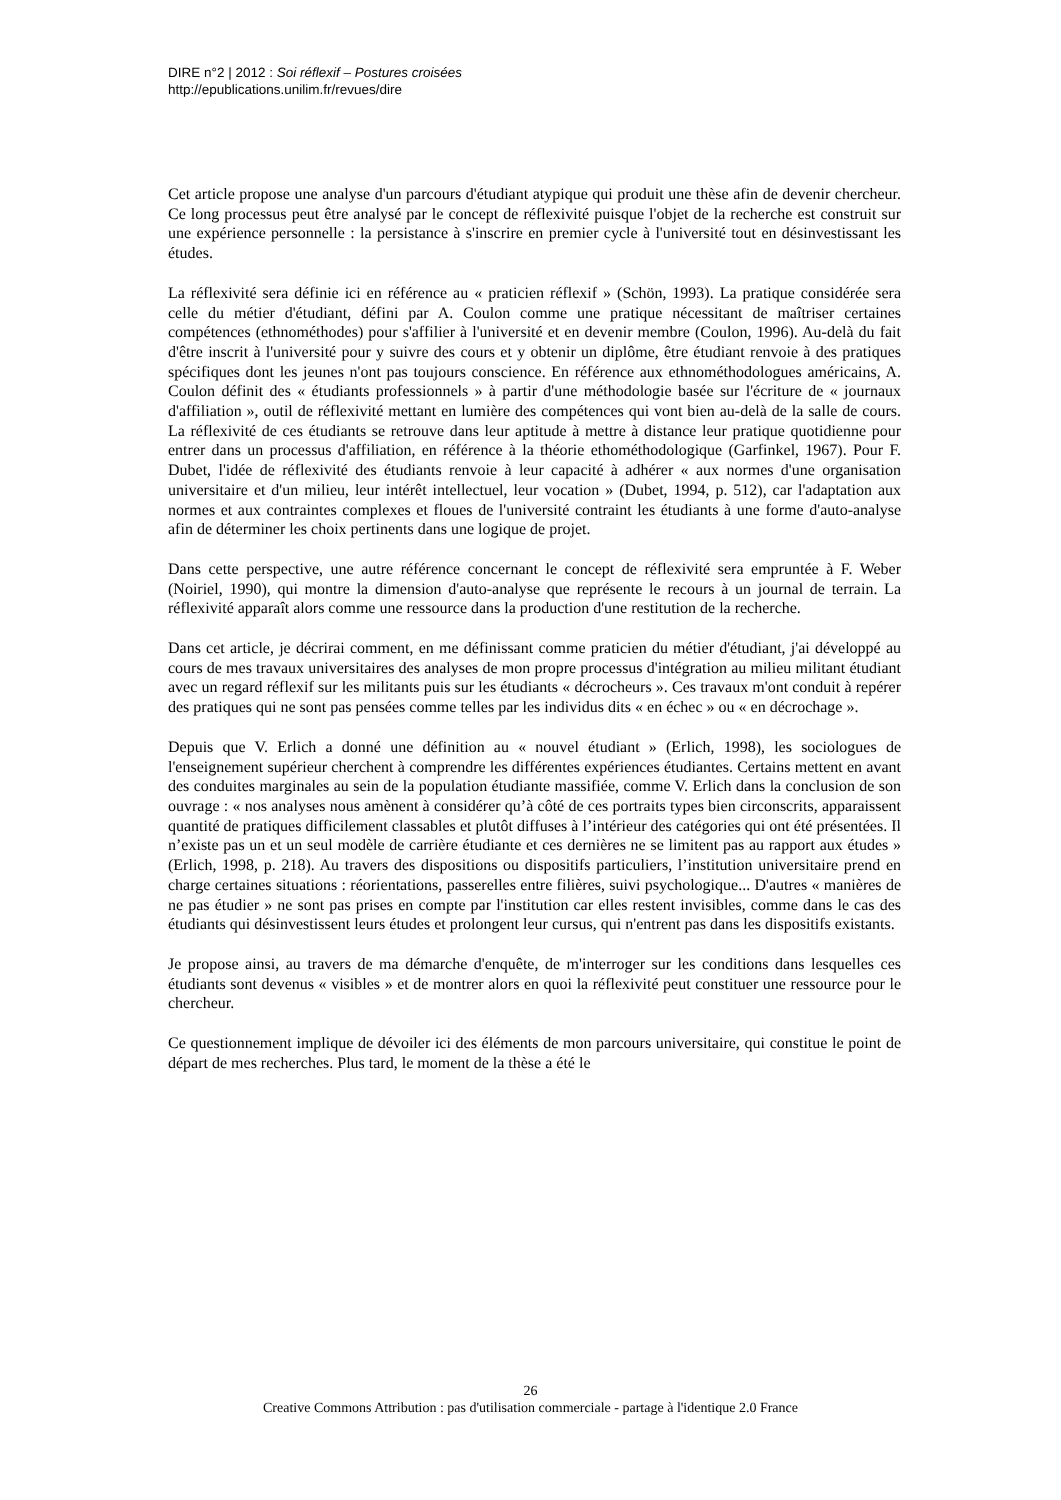DIRE n°2 | 2012 : Soi réflexif – Postures croisées
http://epublications.unilim.fr/revues/dire
Cet article propose une analyse d'un parcours d'étudiant atypique qui produit une thèse afin de devenir chercheur. Ce long processus peut être analysé par le concept de réflexivité puisque l'objet de la recherche est construit sur une expérience personnelle : la persistance à s'inscrire en premier cycle à l'université tout en désinvestissant les études.
La réflexivité sera définie ici en référence au « praticien réflexif » (Schön, 1993). La pratique considérée sera celle du métier d'étudiant, défini par A. Coulon comme une pratique nécessitant de maîtriser certaines compétences (ethnométhodes) pour s'affilier à l'université et en devenir membre (Coulon, 1996). Au-delà du fait d'être inscrit à l'université pour y suivre des cours et y obtenir un diplôme, être étudiant renvoie à des pratiques spécifiques dont les jeunes n'ont pas toujours conscience. En référence aux ethnométhodologues américains, A. Coulon définit des « étudiants professionnels » à partir d'une méthodologie basée sur l'écriture de « journaux d'affiliation », outil de réflexivité mettant en lumière des compétences qui vont bien au-delà de la salle de cours. La réflexivité de ces étudiants se retrouve dans leur aptitude à mettre à distance leur pratique quotidienne pour entrer dans un processus d'affiliation, en référence à la théorie ethométhodologique (Garfinkel, 1967). Pour F. Dubet, l'idée de réflexivité des étudiants renvoie à leur capacité à adhérer « aux normes d'une organisation universitaire et d'un milieu, leur intérêt intellectuel, leur vocation » (Dubet, 1994, p. 512), car l'adaptation aux normes et aux contraintes complexes et floues de l'université contraint les étudiants à une forme d'auto-analyse afin de déterminer les choix pertinents dans une logique de projet.
Dans cette perspective, une autre référence concernant le concept de réflexivité sera empruntée à F. Weber (Noiriel, 1990), qui montre la dimension d'auto-analyse que représente le recours à un journal de terrain. La réflexivité apparaît alors comme une ressource dans la production d'une restitution de la recherche.
Dans cet article, je décrirai comment, en me définissant comme praticien du métier d'étudiant, j'ai développé au cours de mes travaux universitaires des analyses de mon propre processus d'intégration au milieu militant étudiant avec un regard réflexif sur les militants puis sur les étudiants « décrocheurs ». Ces travaux m'ont conduit à repérer des pratiques qui ne sont pas pensées comme telles par les individus dits « en échec » ou « en décrochage ».
Depuis que V. Erlich a donné une définition au « nouvel étudiant » (Erlich, 1998), les sociologues de l'enseignement supérieur cherchent à comprendre les différentes expériences étudiantes. Certains mettent en avant des conduites marginales au sein de la population étudiante massifiée, comme V. Erlich dans la conclusion de son ouvrage : « nos analyses nous amènent à considérer qu’à côté de ces portraits types bien circonscrits, apparaissent quantité de pratiques difficilement classables et plutôt diffuses à l’intérieur des catégories qui ont été présentées. Il n’existe pas un et un seul modèle de carrière étudiante et ces dernières ne se limitent pas au rapport aux études » (Erlich, 1998, p. 218). Au travers des dispositions ou dispositifs particuliers, l’institution universitaire prend en charge certaines situations : réorientations, passerelles entre filières, suivi psychologique... D'autres « manières de ne pas étudier » ne sont pas prises en compte par l'institution car elles restent invisibles, comme dans le cas des étudiants qui désinvestissent leurs études et prolongent leur cursus, qui n'entrent pas dans les dispositifs existants.
Je propose ainsi, au travers de ma démarche d'enquête, de m'interroger sur les conditions dans lesquelles ces étudiants sont devenus « visibles » et de montrer alors en quoi la réflexivité peut constituer une ressource pour le chercheur.
Ce questionnement implique de dévoiler ici des éléments de mon parcours universitaire, qui constitue le point de départ de mes recherches. Plus tard, le moment de la thèse a été le
26
Creative Commons Attribution : pas d'utilisation commerciale - partage à l'identique 2.0 France